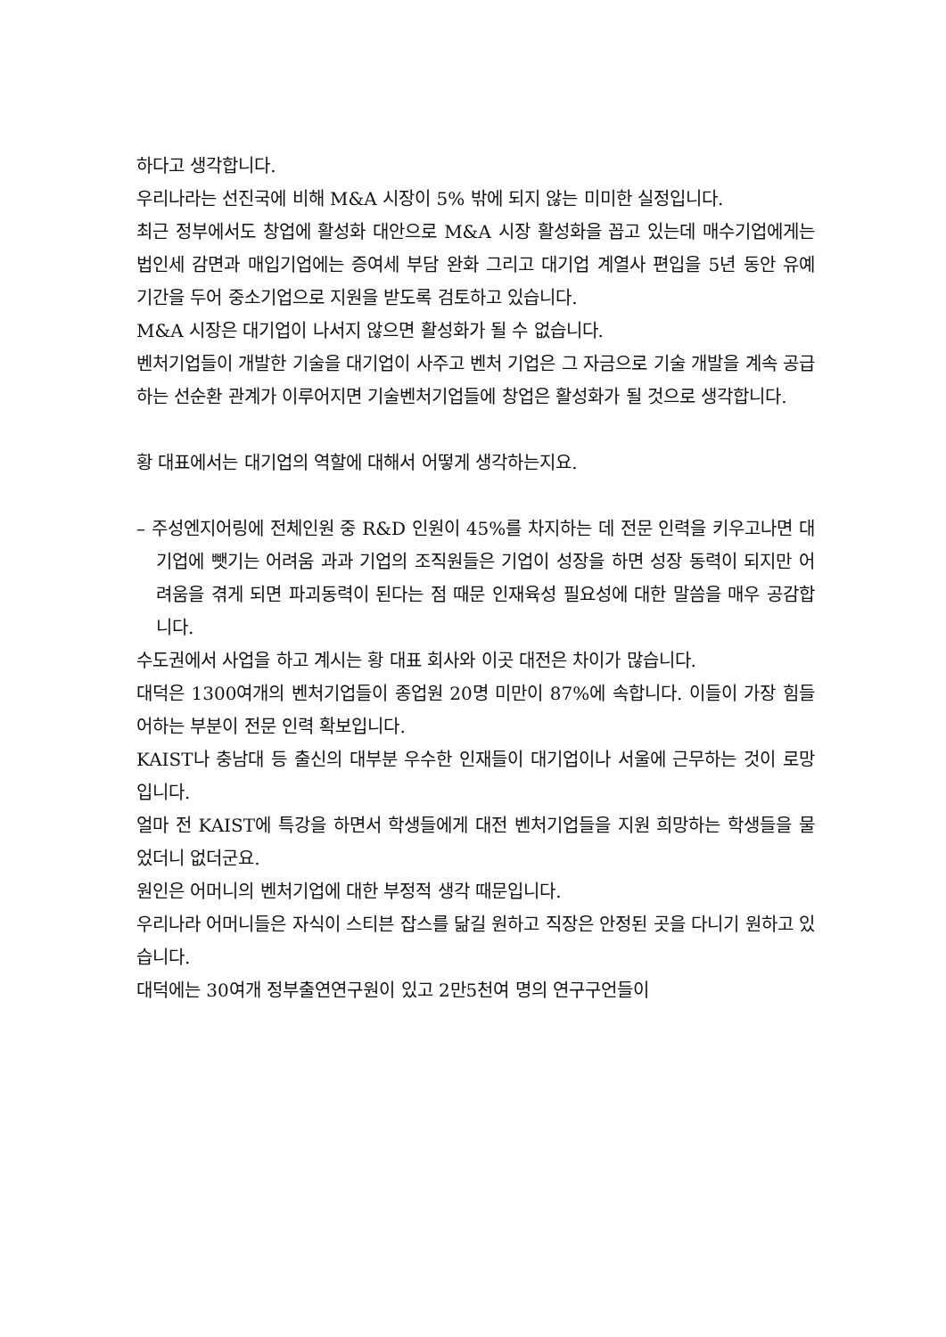하다고 생각합니다.
우리나라는 선진국에 비해 M&A 시장이 5% 밖에 되지 않는 미미한 실정입니다.
최근 정부에서도 창업에 활성화 대안으로 M&A 시장 활성화을 꼽고 있는데 매수기업에게는 법인세 감면과 매입기업에는 증여세 부담 완화 그리고 대기업 계열사 편입을 5년 동안 유예 기간을 두어 중소기업으로 지원을 받도록 검토하고 있습니다.
M&A 시장은 대기업이 나서지 않으면 활성화가 될 수 없습니다.
벤처기업들이 개발한 기술을 대기업이 사주고 벤처 기업은 그 자금으로 기술 개발을 계속 공급하는 선순환 관계가 이루어지면 기술벤처기업들에 창업은 활성화가 될 것으로 생각합니다.
황 대표에서는 대기업의 역할에 대해서 어떻게 생각하는지요.
– 주성엔지어링에 전체인원 중 R&D 인원이 45%를 차지하는 데 전문 인력을 키우고나면 대기업에 뺏기는 어려움 과과 기업의 조직원들은 기업이 성장을 하면 성장 동력이 되지만 어려움을 겪게 되면 파괴동력이 된다는 점 때문 인재육성 필요성에 대한 말씀을 매우 공감합니다.
수도권에서 사업을 하고 계시는 황 대표 회사와 이곳 대전은 차이가 많습니다.
대덕은 1300여개의 벤처기업들이 종업원 20명 미만이 87%에 속합니다. 이들이 가장 힘들어하는 부분이 전문 인력 확보입니다.
KAIST나 충남대 등 출신의 대부분 우수한 인재들이 대기업이나 서울에 근무하는 것이 로망입니다.
얼마 전 KAIST에 특강을 하면서 학생들에게 대전 벤처기업들을 지원 희망하는 학생들을 물었더니 없더군요.
원인은 어머니의 벤처기업에 대한 부정적 생각 때문입니다.
우리나라 어머니들은 자식이 스티븐 잡스를 닮길 원하고 직장은 안정된 곳을 다니기 원하고 있습니다.
대덕에는 30여개 정부출연연구원이 있고 2만5천여 명의 연구구언들이